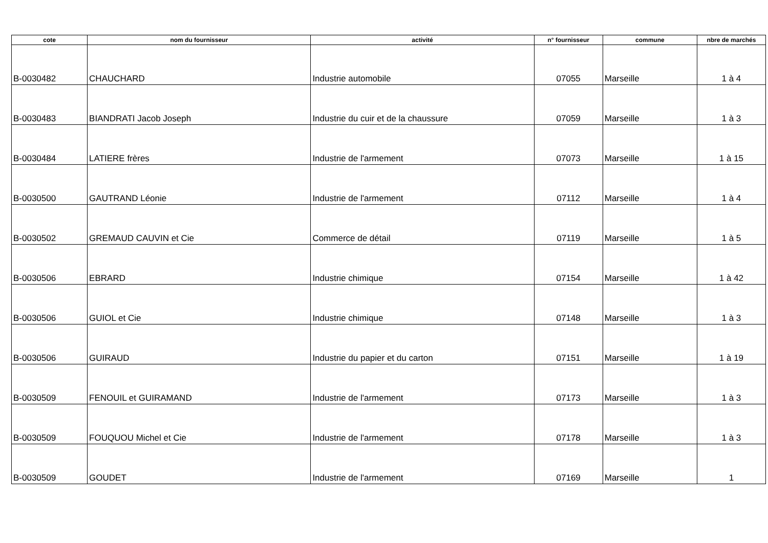| cote | nom du fournisseur | activité | n° fournisseur | commune | nbre de marchés |
| --- | --- | --- | --- | --- | --- |
| B-0030482 | CHAUCHARD | Industrie automobile | 07055 | Marseille | 1 à 4 |
| B-0030483 | BIANDRATI Jacob Joseph | Industrie du cuir et de la chaussure | 07059 | Marseille | 1 à 3 |
| B-0030484 | LATIERE frères | Industrie de l'armement | 07073 | Marseille | 1 à 15 |
| B-0030500 | GAUTRAND Léonie | Industrie de l'armement | 07112 | Marseille | 1 à 4 |
| B-0030502 | GREMAUD CAUVIN et Cie | Commerce de détail | 07119 | Marseille | 1 à 5 |
| B-0030506 | EBRARD | Industrie chimique | 07154 | Marseille | 1 à 42 |
| B-0030506 | GUIOL et Cie | Industrie chimique | 07148 | Marseille | 1 à 3 |
| B-0030506 | GUIRAUD | Industrie du papier et du carton | 07151 | Marseille | 1 à 19 |
| B-0030509 | FENOUIL et GUIRAMAND | Industrie de l'armement | 07173 | Marseille | 1 à 3 |
| B-0030509 | FOUQUOU Michel et Cie | Industrie de l'armement | 07178 | Marseille | 1 à 3 |
| B-0030509 | GOUDET | Industrie de l'armement | 07169 | Marseille | 1 |